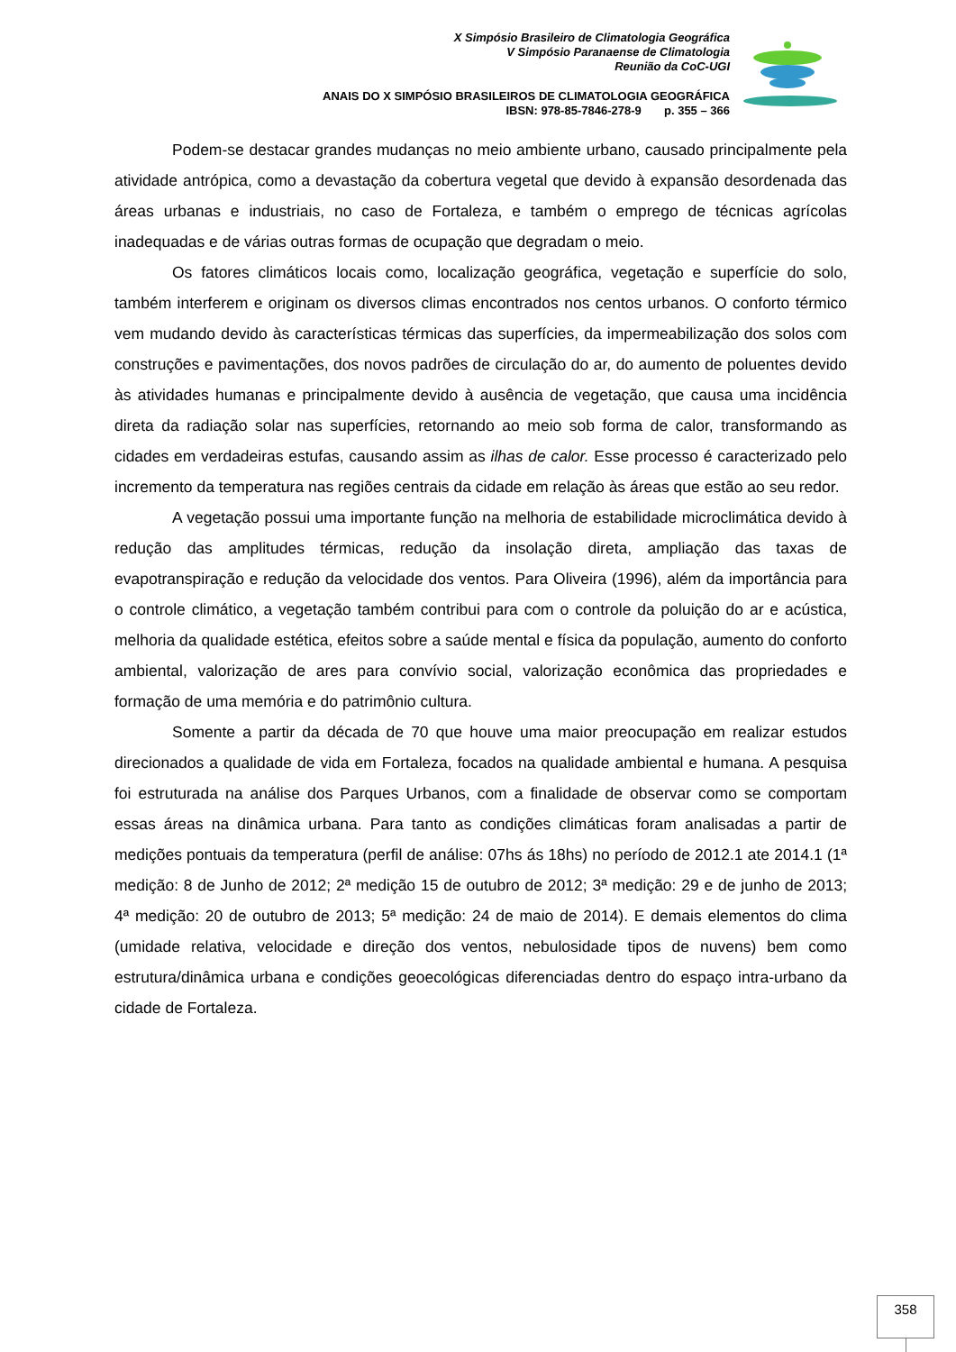X Simpósio Brasileiro de Climatologia Geográfica
V Simpósio Paranaense de Climatologia
Reunião da CoC-UGI
ANAIS DO X SIMPÓSIO BRASILEIROS DE CLIMATOLOGIA GEOGRÁFICA
IBSN: 978-85-7846-278-9 p. 355 – 366
Podem-se destacar grandes mudanças no meio ambiente urbano, causado principalmente pela atividade antrópica, como a devastação da cobertura vegetal que devido à expansão desordenada das áreas urbanas e industriais, no caso de Fortaleza, e também o emprego de técnicas agrícolas inadequadas e de várias outras formas de ocupação que degradam o meio.
Os fatores climáticos locais como, localização geográfica, vegetação e superfície do solo, também interferem e originam os diversos climas encontrados nos centos urbanos. O conforto térmico vem mudando devido às características térmicas das superfícies, da impermeabilização dos solos com construções e pavimentações, dos novos padrões de circulação do ar, do aumento de poluentes devido às atividades humanas e principalmente devido à ausência de vegetação, que causa uma incidência direta da radiação solar nas superfícies, retornando ao meio sob forma de calor, transformando as cidades em verdadeiras estufas, causando assim as ilhas de calor. Esse processo é caracterizado pelo incremento da temperatura nas regiões centrais da cidade em relação às áreas que estão ao seu redor.
A vegetação possui uma importante função na melhoria de estabilidade microclimática devido à redução das amplitudes térmicas, redução da insolação direta, ampliação das taxas de evapotranspiração e redução da velocidade dos ventos. Para Oliveira (1996), além da importância para o controle climático, a vegetação também contribui para com o controle da poluição do ar e acústica, melhoria da qualidade estética, efeitos sobre a saúde mental e física da população, aumento do conforto ambiental, valorização de ares para convívio social, valorização econômica das propriedades e formação de uma memória e do patrimônio cultura.
Somente a partir da década de 70 que houve uma maior preocupação em realizar estudos direcionados a qualidade de vida em Fortaleza, focados na qualidade ambiental e humana. A pesquisa foi estruturada na análise dos Parques Urbanos, com a finalidade de observar como se comportam essas áreas na dinâmica urbana. Para tanto as condições climáticas foram analisadas a partir de medições pontuais da temperatura (perfil de análise: 07hs ás 18hs) no período de 2012.1 ate 2014.1 (1ª medição: 8 de Junho de 2012; 2ª medição 15 de outubro de 2012; 3ª medição: 29 e de junho de 2013; 4ª medição: 20 de outubro de 2013; 5ª medição: 24 de maio de 2014). E demais elementos do clima (umidade relativa, velocidade e direção dos ventos, nebulosidade tipos de nuvens) bem como estrutura/dinâmica urbana e condições geoecológicas diferenciadas dentro do espaço intra-urbano da cidade de Fortaleza.
358